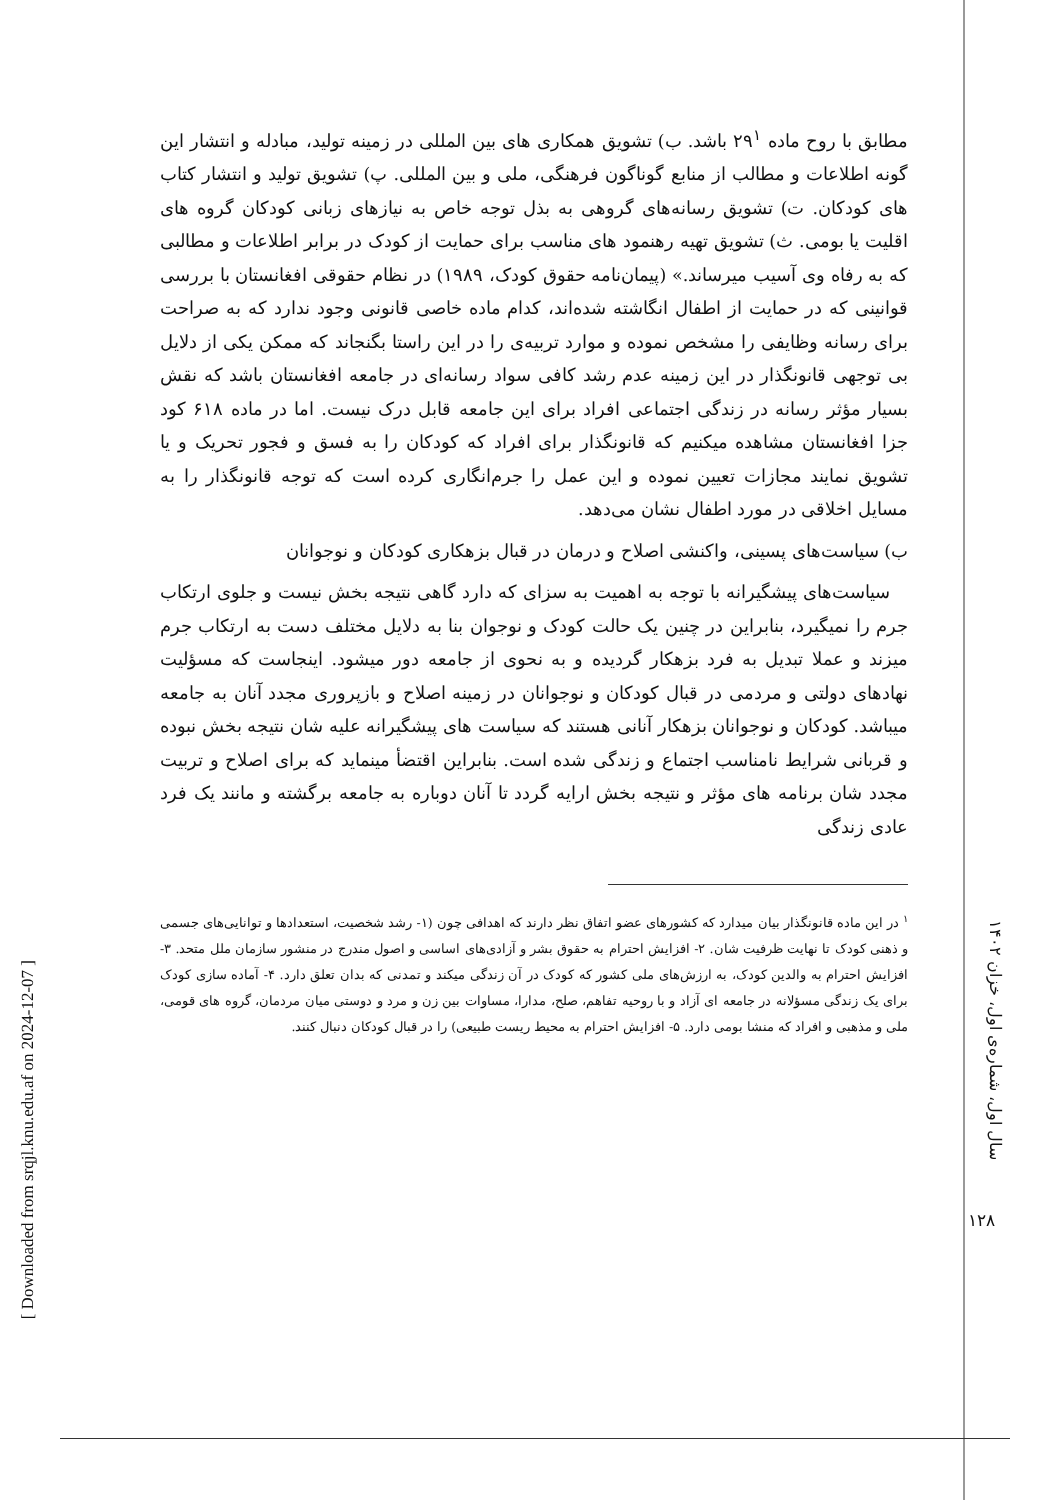مطابق با روح ماده ۲۹<sup>۱</sup> باشد. ب) تشویق همکاری های بین المللی در زمینه تولید، مبادله و انتشار این گونه اطلاعات و مطالب از منابع گوناگون فرهنگی، ملی و بین المللی. پ) تشویق تولید و انتشار کتاب های کودکان. ت) تشویق رسانه‌های گروهی به بذل توجه خاص به نیازهای زبانی کودکان گروه های اقلیت یا بومی. ث) تشویق تهیه رهنمود های مناسب برای حمایت از کودک در برابر اطلاعات و مطالبی که به رفاه وی آسیب میرساند.» (پیمان‌نامه حقوق کودک، ۱۹۸۹) در نظام حقوقی افغانستان با بررسی قوانینی که در حمایت از اطفال انگاشته شده‌اند، کدام ماده خاصی قانونی وجود ندارد که به صراحت برای رسانه وظایفی را مشخص نموده و موارد تربیه‌ی را در این راستا بگنجاند که ممکن یکی از دلایل بی توجهی قانونگذار در این زمینه عدم رشد کافی سواد رسانه‌ای در جامعه افغانستان باشد که نقش بسیار مؤثر رسانه در زندگی اجتماعی افراد برای این جامعه قابل درک نیست. اما در ماده ۶۱۸ کود جزا افغانستان مشاهده میکنیم که قانونگذار برای افراد که کودکان را به فسق و فجور تحریک و یا تشویق نمایند مجازات تعیین نموده و این عمل را جرم‌انگاری کرده است که توجه قانونگذار را به مسایل اخلاقی در مورد اطفال نشان می‌دهد.
ب) سیاست‌های پسینی، واکنشی اصلاح و درمان در قبال بزهکاری کودکان و نوجوانان
سیاست‌های پیشگیرانه با توجه به اهمیت به سزای که دارد گاهی نتیجه بخش نیست و جلوی ارتکاب جرم را نمیگیرد، بنابراین در چنین یک حالت کودک و نوجوان بنا به دلایل مختلف دست به ارتکاب جرم میزند و عملا تبدیل به فرد بزهکار گردیده و به نحوی از جامعه دور میشود. اینجاست که مسؤلیت نهادهای دولتی و مردمی در قبال کودکان و نوجوانان در زمینه اصلاح و بازپروری مجدد آنان به جامعه میباشد. کودکان و نوجوانان بزهکار آنانی هستند که سیاست های پیشگیرانه علیه شان نتیجه بخش نبوده و قربانی شرایط نامناسب اجتماع و زندگی شده است. بنابراین اقتضأ مینماید که برای اصلاح و تربیت مجدد شان برنامه های مؤثر و نتیجه بخش ارایه گردد تا آنان دوباره به جامعه برگشته و مانند یک فرد عادی زندگی
<sup>۱</sup> در این ماده قانونگذار بیان میدارد که کشورهای عضو اتفاق نظر دارند که اهدافی چون (۱- رشد شخصیت، استعدادها و توانایی‌های جسمی و ذهنی کودک تا نهایت ظرفیت شان. ۲- افزایش احترام به حقوق بشر و آزادی‌های اساسی و اصول مندرج در منشور سازمان ملل متحد. ۳- افزایش احترام به والدین کودک، به ارزش‌های ملی کشور که کودک در آن زندگی میکند و تمدنی که بدان تعلق دارد. ۴- آماده سازی کودک برای یک زندگی مسؤلانه در جامعه ای آزاد و با روحیه تفاهم، صلح، مدارا، مساوات بین زن و مرد و دوستی میان مردمان، گروه های قومی، ملی و مذهبی و افراد که منشا بومی دارد. ۵- افزایش احترام به محیط ریست طبیعی) را در قبال کودکان دنبال کنند.
سال اول، شماره‌ی اول، خزان ۱۴۰۲
۱۲۸
[ Downloaded from srqjl.knu.edu.af on 2024-12-07 ]